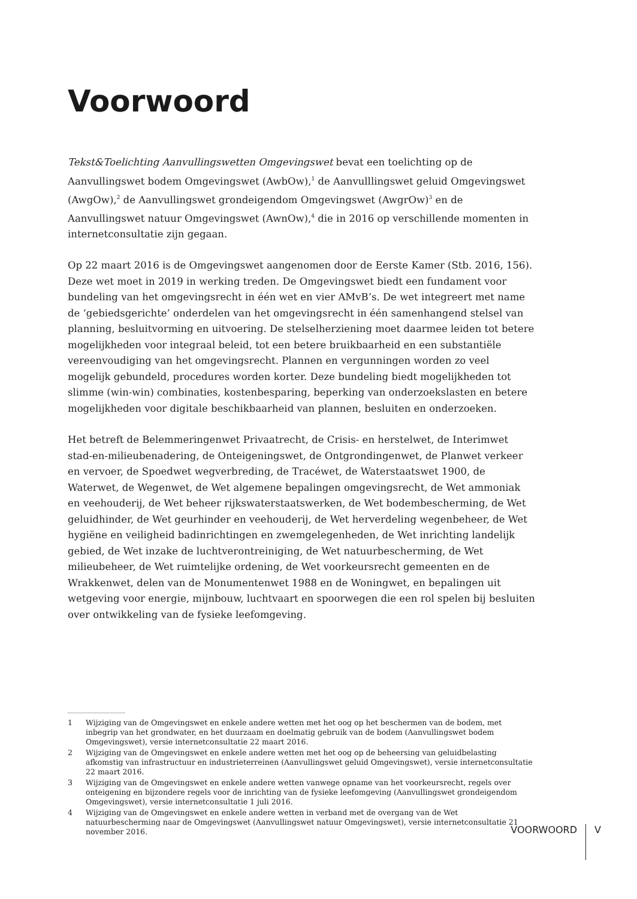Voorwoord
Tekst&Toelichting Aanvullingswetten Omgevingswet bevat een toelichting op de Aanvullingswet bodem Omgevingswet (AwbOw),<sup>1</sup> de Aanvulllingswet geluid Omgevingswet (AwgOw),<sup>2</sup> de Aanvullingswet grondeigendom Omgevingswet (AwgrOw)<sup>3</sup> en de Aanvullingswet natuur Omgevingswet (AwnOw),<sup>4</sup> die in 2016 op verschillende momenten in internetconsultatie zijn gegaan.
Op 22 maart 2016 is de Omgevingswet aangenomen door de Eerste Kamer (Stb. 2016, 156). Deze wet moet in 2019 in werking treden. De Omgevingswet biedt een fundament voor bundeling van het omgevingsrecht in één wet en vier AMvB’s. De wet integreert met name de ‘gebiedsgerichte’ onderdelen van het omgevingsrecht in één samenhangend stelsel van planning, besluitvorming en uitvoering. De stelselherziening moet daarmee leiden tot betere mogelijkheden voor integraal beleid, tot een betere bruikbaarheid en een substantiële vereenvoudiging van het omgevingsrecht. Plannen en vergunningen worden zo veel mogelijk gebundeld, procedures worden korter. Deze bundeling biedt mogelijkheden tot slimme (win-win) combinaties, kostenbesparing, beperking van onderzoekslasten en betere mogelijkheden voor digitale beschikbaarheid van plannen, besluiten en onderzoeken.
Het betreft de Belemmeringenwet Privaatrecht, de Crisis- en herstelwet, de Interimwet stad-en-milieubenadering, de Onteigeningswet, de Ontgrondingenwet, de Planwet verkeer en vervoer, de Spoedwet wegverbreding, de Tracéwet, de Waterstaatswet 1900, de Waterwet, de Wegenwet, de Wet algemene bepalingen omgevingsrecht, de Wet ammoniak en veehouderij, de Wet beheer rijkswaterstaatswerken, de Wet bodembescherming, de Wet geluidhinder, de Wet geurhinder en veehouderij, de Wet herverdeling wegenbeheer, de Wet hygiëne en veiligheid badinrichtingen en zwemgelegenheden, de Wet inrichting landelijk gebied, de Wet inzake de luchtverontreiniging, de Wet natuurbescherming, de Wet milieubeheer, de Wet ruimtelijke ordening, de Wet voorkeursrecht gemeenten en de Wrakkenwet, delen van de Monumentenwet 1988 en de Woningwet, en bepalingen uit wetgeving voor energie, mijnbouw, luchtvaart en spoorwegen die een rol spelen bij besluiten over ontwikkeling van de fysieke leefomgeving.
1 Wijziging van de Omgevingswet en enkele andere wetten met het oog op het beschermen van de bodem, met inbegrip van het grondwater, en het duurzaam en doelmatig gebruik van de bodem (Aanvullingswet bodem Omgevingswet), versie internetconsultatie 22 maart 2016.
2 Wijziging van de Omgevingswet en enkele andere wetten met het oog op de beheersing van geluidbelasting afkomstig van infrastructuur en industrieterreinen (Aanvullingswet geluid Omgevingswet), versie internetconsultatie 22 maart 2016.
3 Wijziging van de Omgevingswet en enkele andere wetten vanwege opname van het voorkeursrecht, regels over onteigening en bijzondere regels voor de inrichting van de fysieke leefomgeving (Aanvullingswet grondeigendom Omgevingswet), versie internetconsultatie 1 juli 2016.
4 Wijziging van de Omgevingswet en enkele andere wetten in verband met de overgang van de Wet natuurbescherming naar de Omgevingswet (Aanvullingswet natuur Omgevingswet), versie internetconsultatie 21 november 2016.
VOORWOORD
V